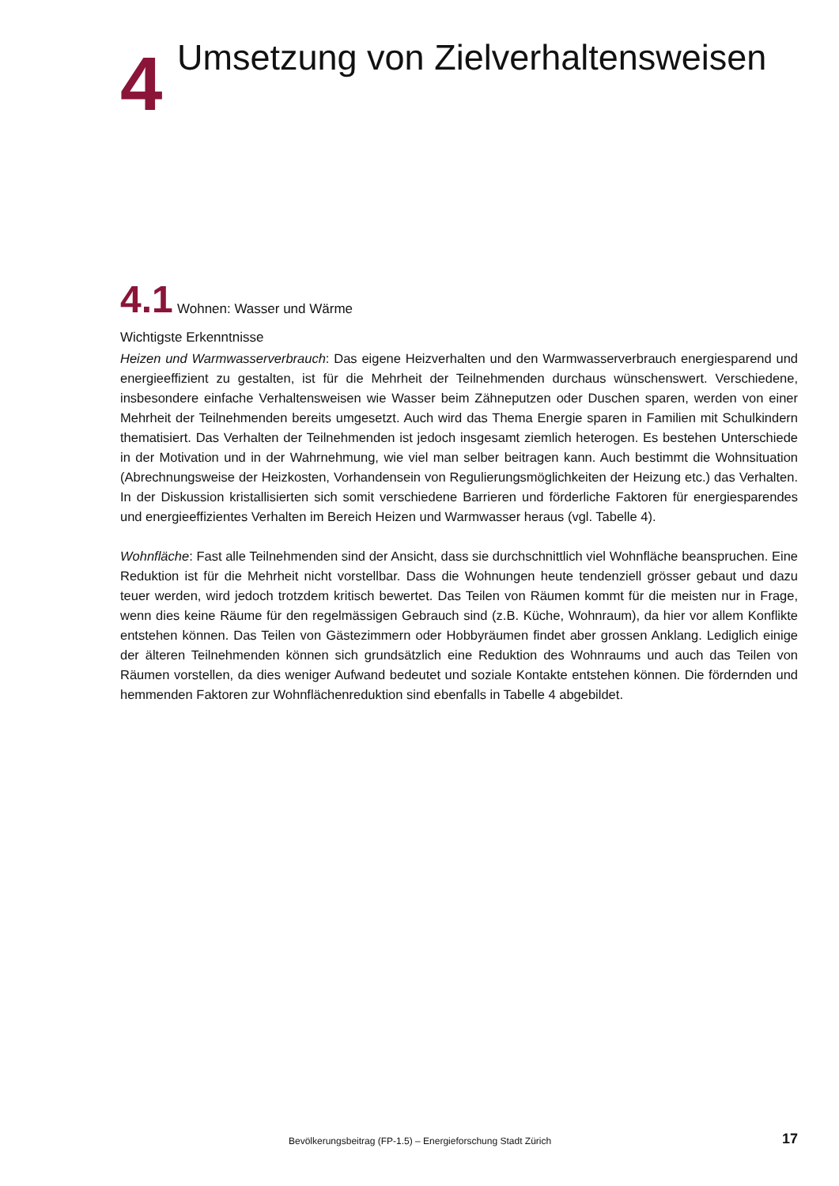4
Umsetzung von Zielverhaltensweisen
4.1
Wohnen: Wasser und Wärme
Wichtigste Erkenntnisse
Heizen und Warmwasserverbrauch: Das eigene Heizverhalten und den Warmwasserverbrauch energiesparend und energieeffizient zu gestalten, ist für die Mehrheit der Teilnehmenden durchaus wünschenswert. Verschiedene, insbesondere einfache Verhaltensweisen wie Wasser beim Zähneputzen oder Duschen sparen, werden von einer Mehrheit der Teilnehmenden bereits umgesetzt. Auch wird das Thema Energie sparen in Familien mit Schulkindern thematisiert. Das Verhalten der Teilnehmenden ist jedoch insgesamt ziemlich heterogen. Es bestehen Unterschiede in der Motivation und in der Wahrnehmung, wie viel man selber beitragen kann. Auch bestimmt die Wohnsituation (Abrechnungsweise der Heizkosten, Vorhandensein von Regulierungsmöglichkeiten der Heizung etc.) das Verhalten. In der Diskussion kristallisierten sich somit verschiedene Barrieren und förderliche Faktoren für energiesparendes und energieeffizientes Verhalten im Bereich Heizen und Warmwasser heraus (vgl. Tabelle 4).
Wohnfläche: Fast alle Teilnehmenden sind der Ansicht, dass sie durchschnittlich viel Wohnfläche beanspruchen. Eine Reduktion ist für die Mehrheit nicht vorstellbar. Dass die Wohnungen heute tendenziell grösser gebaut und dazu teuer werden, wird jedoch trotzdem kritisch bewertet. Das Teilen von Räumen kommt für die meisten nur in Frage, wenn dies keine Räume für den regelmässigen Gebrauch sind (z.B. Küche, Wohnraum), da hier vor allem Konflikte entstehen können. Das Teilen von Gästezimmern oder Hobbyräumen findet aber grossen Anklang. Lediglich einige der älteren Teilnehmenden können sich grundsätzlich eine Reduktion des Wohnraums und auch das Teilen von Räumen vorstellen, da dies weniger Aufwand bedeutet und soziale Kontakte entstehen können. Die fördernden und hemmenden Faktoren zur Wohnflächenreduktion sind ebenfalls in Tabelle 4 abgebildet.
Bevölkerungsbeitrag (FP-1.5) – Energieforschung Stadt Zürich 17